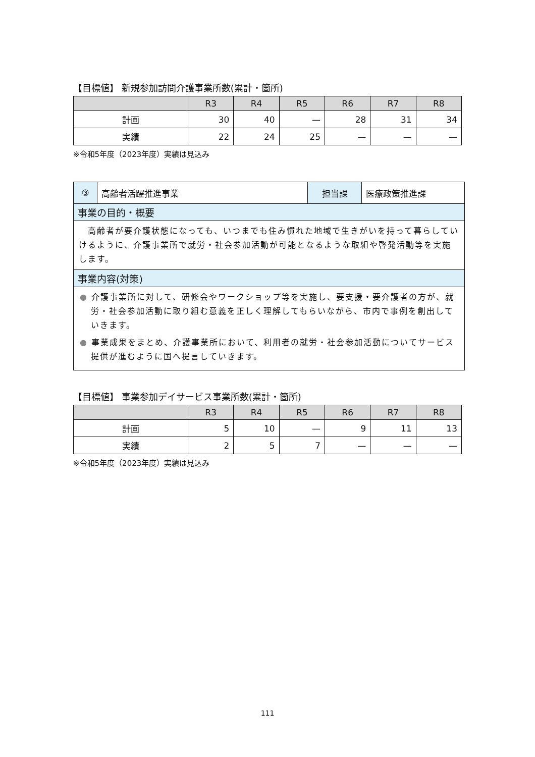【目標値】 新規参加訪問介護事業所数(累計・箇所)
| | R3 | R4 | R5 | R6 | R7 | R8 |
| --- | --- | --- | --- | --- | --- | --- |
| 計画 | 30 | 40 | — | 28 | 31 | 34 |
| 実績 | 22 | 24 | 25 | — | — | — |
※令和5年度（2023年度）実績は見込み
| ③ | 高齢者活躍推進事業 | 担当課 | 医療政策推進課 |
| 事業の目的・概要 | | | |
| 高齢者が要介護状態になっても、いつまでも住み慣れた地域で生きがいを持って暮らしていけるように、介護事業所で就労・社会参加活動が可能となるような取組や啓発活動等を実施します。 | | | |
| 事業内容(対策) | | | |
| ● 介護事業所に対して、研修会やワークショップ等を実施し、要支援・要介護者の方が、就労・社会参加活動に取り組む意義を正しく理解してもらいながら、市内で事例を創出していきます。 ● 事業成果をまとめ、介護事業所において、利用者の就労・社会参加活動についてサービス提供が進むように国へ提言していきます。 | | | |
【目標値】 事業参加デイサービス事業所数(累計・箇所)
| | R3 | R4 | R5 | R6 | R7 | R8 |
| --- | --- | --- | --- | --- | --- | --- |
| 計画 | 5 | 10 | — | 9 | 11 | 13 |
| 実績 | 2 | 5 | 7 | — | — | — |
※令和5年度（2023年度）実績は見込み
111